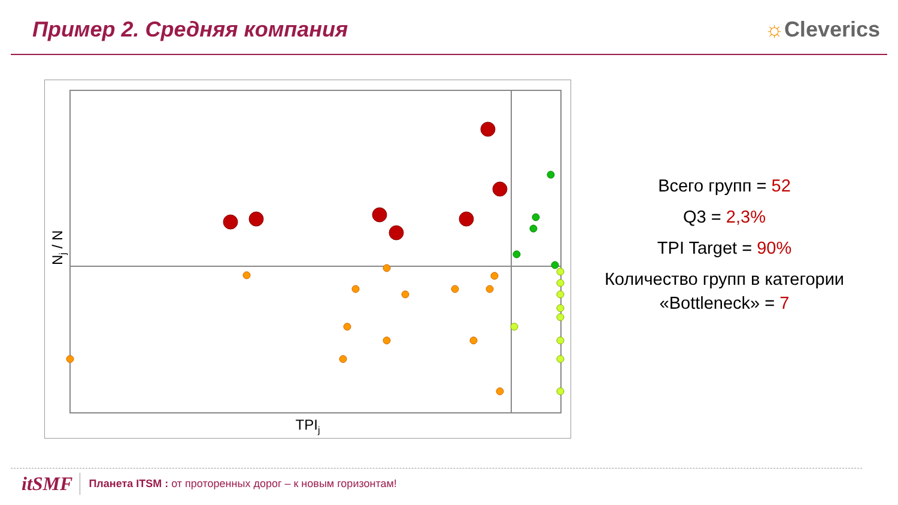Пример 2. Средняя компания ☼Cleverics
TPIj
Nj / N
Всего групп = 52
Q3 = 2,3%
TPI Target = 90%
Количество групп в категории «Bottleneck» = 7
itSMF Планета ITSM : от проторенных дорог – к новым горизонтам!